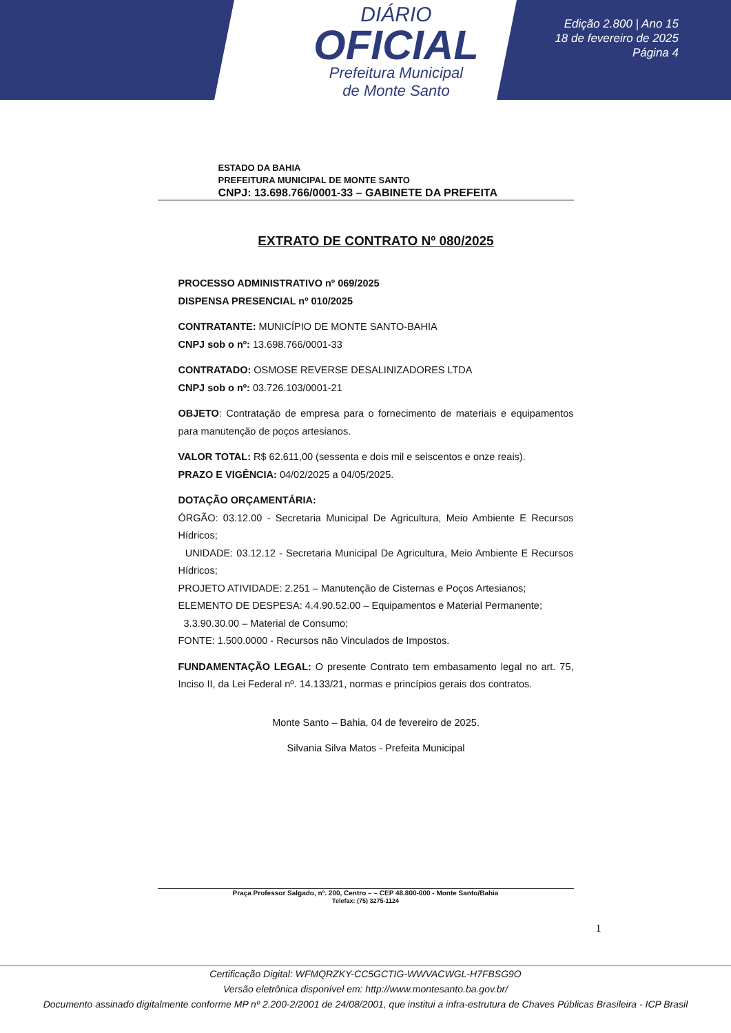DIÁRIO
OFICIAL
Prefeitura Municipal
de Monte Santo
Edição 2.800 | Ano 15
18 de fevereiro de 2025
Página 4
ESTADO DA BAHIA
PREFEITURA MUNICIPAL DE MONTE SANTO
CNPJ: 13.698.766/0001-33 – GABINETE DA PREFEITA
EXTRATO DE CONTRATO Nº 080/2025
PROCESSO ADMINISTRATIVO nº 069/2025
DISPENSA PRESENCIAL nº 010/2025
CONTRATANTE: MUNICÍPIO DE MONTE SANTO-BAHIA
CNPJ sob o nº: 13.698.766/0001-33
CONTRATADO: OSMOSE REVERSE DESALINIZADORES LTDA
CNPJ sob o nº: 03.726.103/0001-21
OBJETO: Contratação de empresa para o fornecimento de materiais e equipamentos para manutenção de poços artesianos.
VALOR TOTAL: R$ 62.611,00 (sessenta e dois mil e seiscentos e onze reais).
PRAZO E VIGÊNCIA: 04/02/2025 a 04/05/2025.
DOTAÇÃO ORÇAMENTÁRIA:
ÓRGÃO: 03.12.00 - Secretaria Municipal De Agricultura, Meio Ambiente E Recursos Hídricos;
UNIDADE: 03.12.12 - Secretaria Municipal De Agricultura, Meio Ambiente E Recursos Hídricos;
PROJETO ATIVIDADE: 2.251 – Manutenção de Cisternas e Poços Artesianos;
ELEMENTO DE DESPESA: 4.4.90.52.00 – Equipamentos e Material Permanente;
3.3.90.30.00 – Material de Consumo;
FONTE: 1.500.0000 - Recursos não Vinculados de Impostos.
FUNDAMENTAÇÃO LEGAL: O presente Contrato tem embasamento legal no art. 75, Inciso II, da Lei Federal nº. 14.133/21, normas e princípios gerais dos contratos.
Monte Santo – Bahia, 04 de fevereiro de 2025.
Silvania Silva Matos - Prefeita Municipal
Praça Professor Salgado, nº. 200, Centro – – CEP 48.800-000 - Monte Santo/Bahia
Telefax: (75) 3275-1124
1
Certificação Digital: WFMQRZKY-CC5GCTIG-WWVACWGL-H7FBSG9O
Versão eletrônica disponível em: http://www.montesanto.ba.gov.br/
Documento assinado digitalmente conforme MP nº 2.200-2/2001 de 24/08/2001, que institui a infra-estrutura de Chaves Públicas Brasileira - ICP Brasil